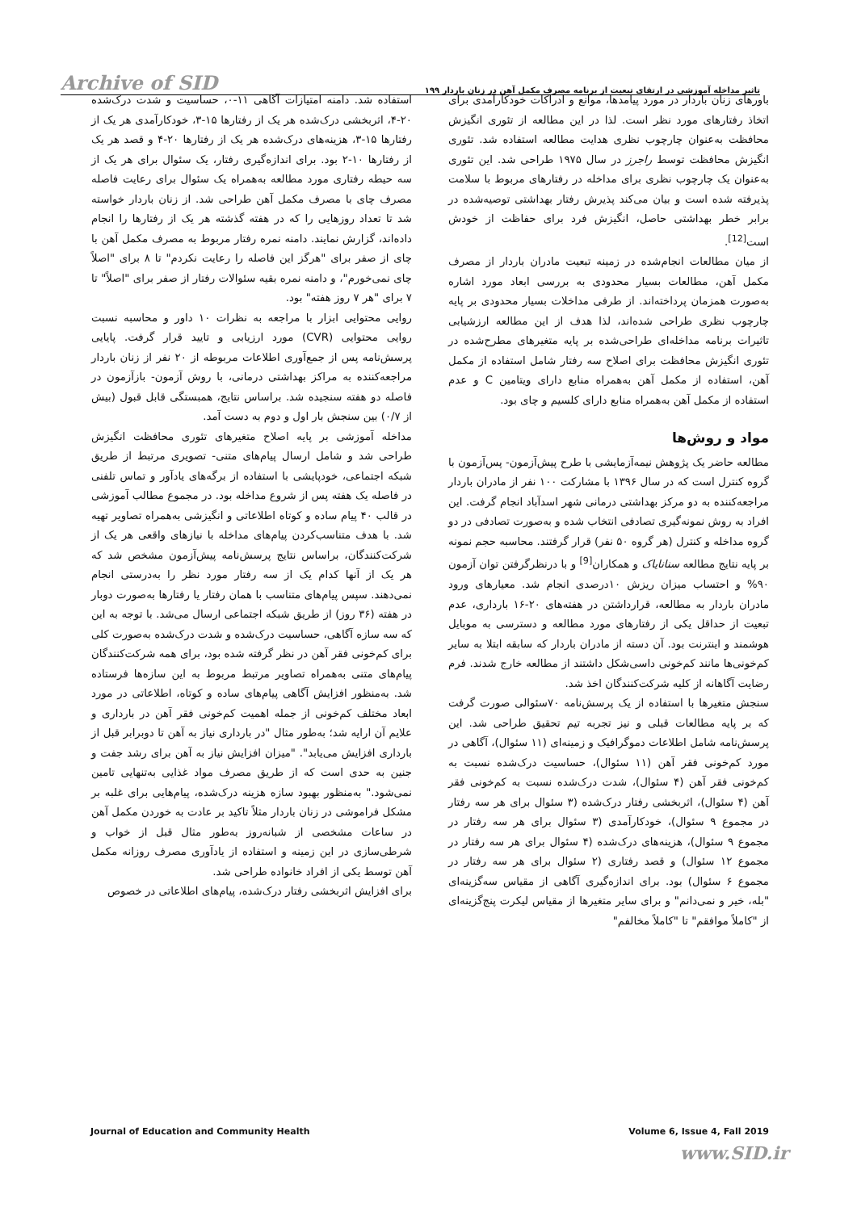Archive of SID تاثیر مداخله آموزشی در ارتقای تبعیت از برنامه مصرف مکمل آهن در زنان باردار ۱۹۹
باورهای زنان باردار در مورد پیامدها، موانع و ادراکات خودکارآمدی برای اتخاذ رفتارهای مورد نظر است. لذا در این مطالعه از تئوری انگیزش محافظت به‌عنوان چارچوب نظری هدایت مطالعه استفاده شد. تئوری انگیزش محافظت توسط راجرز در سال ۱۹۷۵ طراحی شد. این تئوری به‌عنوان یک چارچوب نظری برای مداخله در رفتارهای مربوط با سلامت پذیرفته شده است و بیان می‌کند پذیرش رفتار بهداشتی توصیه‌شده در برابر خطر بهداشتی حاصل، انگیزش فرد برای حفاظت از خودش است<sup>[12]</sup>.
از میان مطالعات انجام‌شده در زمینه تبعیت مادران باردار از مصرف مکمل آهن، مطالعات بسیار محدودی به بررسی ابعاد مورد اشاره به‌صورت همزمان پرداخته‌اند. از طرفی مداخلات بسیار محدودی بر پایه چارچوب نظری طراحی شده‌اند، لذا هدف از این مطالعه ارزشیابی تاثیرات برنامه مداخله‌ای طراحی‌شده بر پایه متغیرهای مطرح‌شده در تئوری انگیزش محافظت برای اصلاح سه رفتار شامل استفاده از مکمل آهن، استفاده از مکمل آهن به‌همراه منابع دارای ویتامین C و عدم استفاده از مکمل آهن به‌همراه منابع دارای کلسیم و چای بود.
مواد و روش‌ها
مطالعه حاضر یک پژوهش نیمه‌آزمایشی با طرح پیش‌آزمون- پس‌آزمون با گروه کنترل است که در سال ۱۳۹۶ با مشارکت ۱۰۰ نفر از مادران باردار مراجعه‌کننده به دو مرکز بهداشتی درمانی شهر اسدآباد انجام گرفت. این افراد به روش نمونه‌گیری تصادفی انتخاب شده و به‌صورت تصادفی در دو گروه مداخله و کنترل (هر گروه ۵۰ نفر) قرار گرفتند. محاسبه حجم نمونه بر پایه نتایج مطالعه سنانایاک و همکاران<sup>[9]</sup> و با درنظرگرفتن توان آزمون ۹۰% و احتساب میزان ریزش ۱۰درصدی انجام شد. معیارهای ورود مادران باردار به مطالعه، قرارداشتن در هفته‌های ۲۰-۱۶ بارداری، عدم تبعیت از حداقل یکی از رفتارهای مورد مطالعه و دسترسی به موبایل هوشمند و اینترنت بود. آن دسته از مادران باردار که سابقه ابتلا به سایر کم‌خونی‌ها مانند کم‌خونی داسی‌شکل داشتند از مطالعه خارج شدند. فرم رضایت آگاهانه از کلیه شرکت‌کنندگان اخذ شد.
سنجش متغیرها با استفاده از یک پرسش‌نامه ۷۰سئوالی صورت گرفت که بر پایه مطالعات قبلی و نیز تجربه تیم تحقیق طراحی شد. این پرسش‌نامه شامل اطلاعات دموگرافیک و زمینه‌ای (۱۱ سئوال)، آگاهی در مورد کم‌خونی فقر آهن (۱۱ سئوال)، حساسیت درک‌شده نسبت به کم‌خونی فقر آهن (۴ سئوال)، شدت درک‌شده نسبت به کم‌خونی فقر آهن (۴ سئوال)، اثربخشی رفتار درک‌شده (۳ سئوال برای هر سه رفتار در مجموع ۹ سئوال)، خودکارآمدی (۳ سئوال برای هر سه رفتار در مجموع ۹ سئوال)، هزینه‌های درک‌شده (۴ سئوال برای هر سه رفتار در مجموع ۱۲ سئوال) و قصد رفتاری (۲ سئوال برای هر سه رفتار در مجموع ۶ سئوال) بود. برای اندازه‌گیری آگاهی از مقیاس سه‌گزینه‌ای "بله، خیر و نمی‌دانم" و برای سایر متغیرها از مقیاس لیکرت پنج‌گزینه‌ای از "کاملاً موافقم" تا "کاملاً مخالفم"
استفاده شد. دامنه امتیازات آگاهی ۱۱-۰، حساسیت و شدت درک‌شده ۲۰-۴، اثربخشی درک‌شده هر یک از رفتارها ۱۵-۳، خودکارآمدی هر یک از رفتارها ۱۵-۳، هزینه‌های درک‌شده هر یک از رفتارها ۲۰-۴ و قصد هر یک از رفتارها ۱۰-۲ بود. برای اندازه‌گیری رفتار، یک سئوال برای هر یک از سه حیطه رفتاری مورد مطالعه به‌همراه یک سئوال برای رعایت فاصله مصرف چای با مصرف مکمل آهن طراحی شد. از زنان باردار خواسته شد تا تعداد روزهایی را که در هفته گذشته هر یک از رفتارها را انجام داده‌اند، گزارش نمایند. دامنه نمره رفتار مربوط به مصرف مکمل آهن با چای از صفر برای "هرگز این فاصله را رعایت نکردم" تا ۸ برای "اصلاً چای نمی‌خورم"، و دامنه نمره بقیه سئوالات رفتار از صفر برای "اصلاً" تا ۷ برای "هر ۷ روز هفته" بود.
روایی محتوایی ابزار با مراجعه به نظرات ۱۰ داور و محاسبه نسبت روایی محتوایی (CVR) مورد ارزیابی و تایید قرار گرفت. پایایی پرسش‌نامه پس از جمع‌آوری اطلاعات مربوطه از ۲۰ نفر از زنان باردار مراجعه‌کننده به مراکز بهداشتی درمانی، با روش آزمون- بازآزمون در فاصله دو هفته سنجیده شد. براساس نتایج، همبستگی قابل قبول (بیش از ۰/۷) بین سنجش بار اول و دوم به دست آمد.
مداخله آموزشی بر پایه اصلاح متغیرهای تئوری محافظت انگیزش طراحی شد و شامل ارسال پیام‌های متنی- تصویری مرتبط از طریق شبکه اجتماعی، خودپایشی با استفاده از برگه‌های یادآور و تماس تلفنی در فاصله یک هفته پس از شروع مداخله بود. در مجموع مطالب آموزشی در قالب ۴۰ پیام ساده و کوتاه اطلاعاتی و انگیزشی به‌همراه تصاویر تهیه شد. با هدف متناسب‌کردن پیام‌های مداخله با نیازهای واقعی هر یک از شرکت‌کنندگان، براساس نتایج پرسش‌نامه پیش‌آزمون مشخص شد که هر یک از آنها کدام یک از سه رفتار مورد نظر را به‌درستی انجام نمی‌دهند. سپس پیام‌های متناسب با همان رفتار یا رفتارها به‌صورت دوبار در هفته (۳۶ روز) از طریق شبکه اجتماعی ارسال می‌شد. با توجه به این که سه سازه آگاهی، حساسیت درک‌شده و شدت درک‌شده به‌صورت کلی برای کم‌خونی فقر آهن در نظر گرفته شده بود، برای همه شرکت‌کنندگان پیام‌های متنی به‌همراه تصاویر مرتبط مربوط به این سازه‌ها فرستاده شد. به‌منظور افزایش آگاهی پیام‌های ساده و کوتاه، اطلاعاتی در مورد ابعاد مختلف کم‌خونی از جمله اهمیت کم‌خونی فقر آهن در بارداری و علایم آن ارایه شد؛ به‌طور مثال "در بارداری نیاز به آهن تا دوبرابر قبل از بارداری افزایش می‌یابد". "میزان افزایش نیاز به آهن برای رشد جفت و جنین به حدی است که از طریق مصرف مواد غذایی به‌تنهایی تامین نمی‌شود." به‌منظور بهبود سازه هزینه درک‌شده، پیام‌هایی برای غلبه بر مشکل فراموشی در زنان باردار مثلاً تاکید بر عادت به خوردن مکمل آهن در ساعات مشخصی از شبانه‌روز به‌طور مثال قبل از خواب و شرطی‌سازی در این زمینه و استفاده از یادآوری مصرف روزانه مکمل آهن توسط یکی از افراد خانواده طراحی شد.
برای افزایش اثربخشی رفتار درک‌شده، پیام‌های اطلاعاتی در خصوص
Journal of Education and Community Health Volume 6, Issue 4, Fall 2019
www.SID.ir